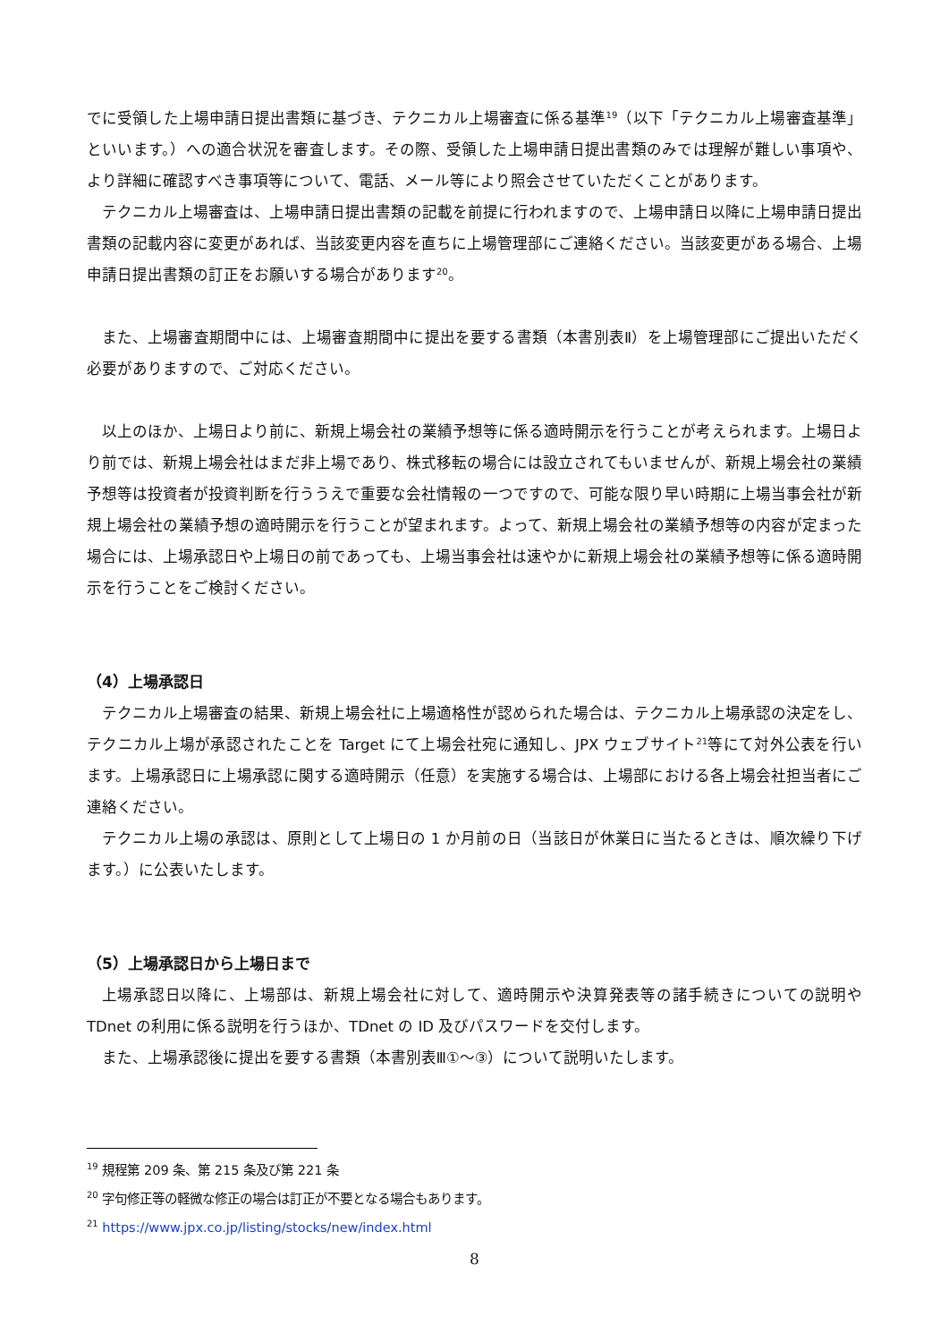でに受領した上場申請日提出書類に基づき、テクニカル上場審査に係る基準<sup>19</sup>（以下「テクニカル上場審査基準」といいます。）への適合状況を審査します。その際、受領した上場申請日提出書類のみでは理解が難しい事項や、より詳細に確認すべき事項等について、電話、メール等により照会させていただくことがあります。
テクニカル上場審査は、上場申請日提出書類の記載を前提に行われますので、上場申請日以降に上場申請日提出書類の記載内容に変更があれば、当該変更内容を直ちに上場管理部にご連絡ください。当該変更がある場合、上場申請日提出書類の訂正をお願いする場合があります<sup>20</sup>。
また、上場審査期間中には、上場審査期間中に提出を要する書類（本書別表Ⅱ）を上場管理部にご提出いただく必要がありますので、ご対応ください。
以上のほか、上場日より前に、新規上場会社の業績予想等に係る適時開示を行うことが考えられます。上場日より前では、新規上場会社はまだ非上場であり、株式移転の場合には設立されてもいませんが、新規上場会社の業績予想等は投資者が投資判断を行ううえで重要な会社情報の一つですので、可能な限り早い時期に上場当事会社が新規上場会社の業績予想の適時開示を行うことが望まれます。よって、新規上場会社の業績予想等の内容が定まった場合には、上場承認日や上場日の前であっても、上場当事会社は速やかに新規上場会社の業績予想等に係る適時開示を行うことをご検討ください。
（4）上場承認日
テクニカル上場審査の結果、新規上場会社に上場適格性が認められた場合は、テクニカル上場承認の決定をし、テクニカル上場が承認されたことを Target にて上場会社宛に通知し、JPX ウェブサイト<sup>21</sup>等にて対外公表を行います。上場承認日に上場承認に関する適時開示（任意）を実施する場合は、上場部における各上場会社担当者にご連絡ください。
テクニカル上場の承認は、原則として上場日の 1 か月前の日（当該日が休業日に当たるときは、順次繰り下げます。）に公表いたします。
（5）上場承認日から上場日まで
上場承認日以降に、上場部は、新規上場会社に対して、適時開示や決算発表等の諸手続きについての説明や TDnet の利用に係る説明を行うほか、TDnet の ID 及びパスワードを交付します。
また、上場承認後に提出を要する書類（本書別表Ⅲ①～③）について説明いたします。
<sup>19</sup> 規程第 209 条、第 215 条及び第 221 条
<sup>20</sup> 字句修正等の軽微な修正の場合は訂正が不要となる場合もあります。
<sup>21</sup> https://www.jpx.co.jp/listing/stocks/new/index.html
8